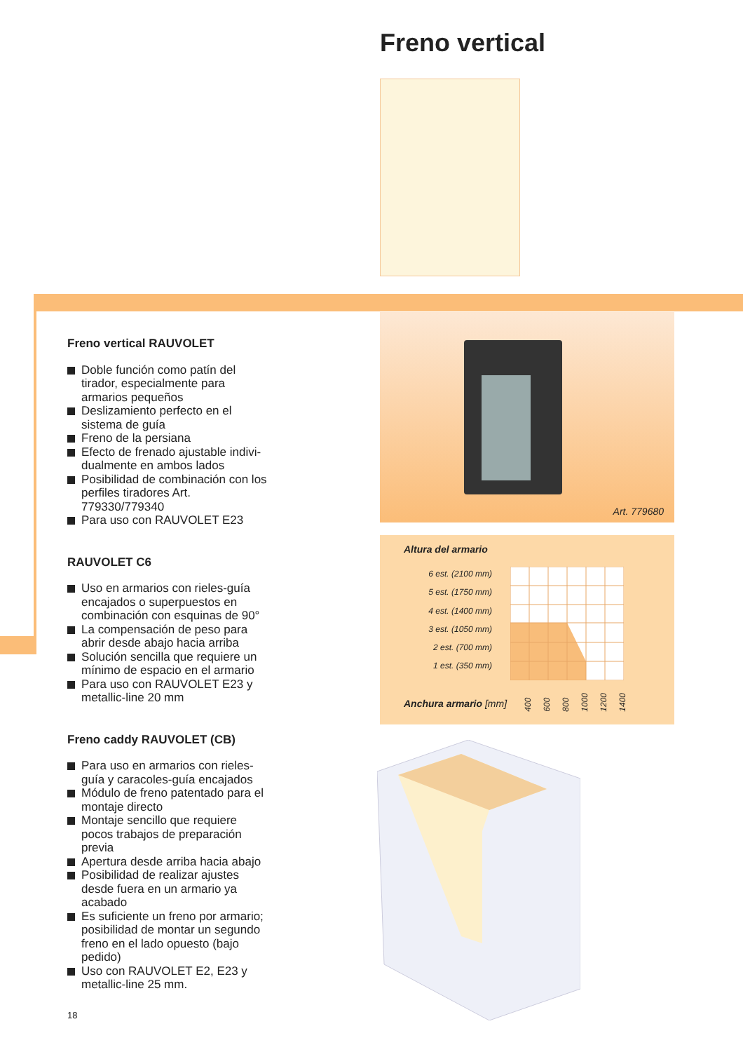Freno vertical
Freno vertical RAUVOLET
Doble función como patín del tirador, especialmente para armarios pequeños
Deslizamiento perfecto en el sistema de guía
Freno de la persiana
Efecto de frenado ajustable indivi­dualmente en ambos lados
Posibilidad de combinación con los perfiles tiradores Art. 779330/779340
Para uso con RAUVOLET E23
RAUVOLET C6
Uso en armarios con rieles-guía encajados o superpuestos en combinación con esquinas de 90°
La compensación de peso para abrir desde abajo hacia arriba
Solución sencilla que requiere un mínimo de espacio en el armario
Para uso con RAUVOLET E23 y metallic-line 20 mm
Freno caddy RAUVOLET (CB)
Para uso en armarios con rieles-guía y caracoles-guía encajados
Módulo de freno patentado para el montaje directo
Montaje sencillo que requiere pocos trabajos de preparación previa
Apertura desde arriba hacia abajo
Posibilidad de realizar ajustes desde fuera en un armario ya acabado
Es suficiente un freno por arma­rio; posibilidad de montar un segundo freno en el lado opuesto (bajo pedido)
Uso con RAUVOLET E2, E23 y metallic-line 25 mm.
18
Art. 779680
Altura del armario
6 est. (2100 mm)
5 est. (1750 mm)
4 est. (1400 mm)
3 est. (1050 mm)
2 est. (700 mm)
1 est. (350 mm)
Anchura armario [mm] 400 600 800 1000 1200 1400